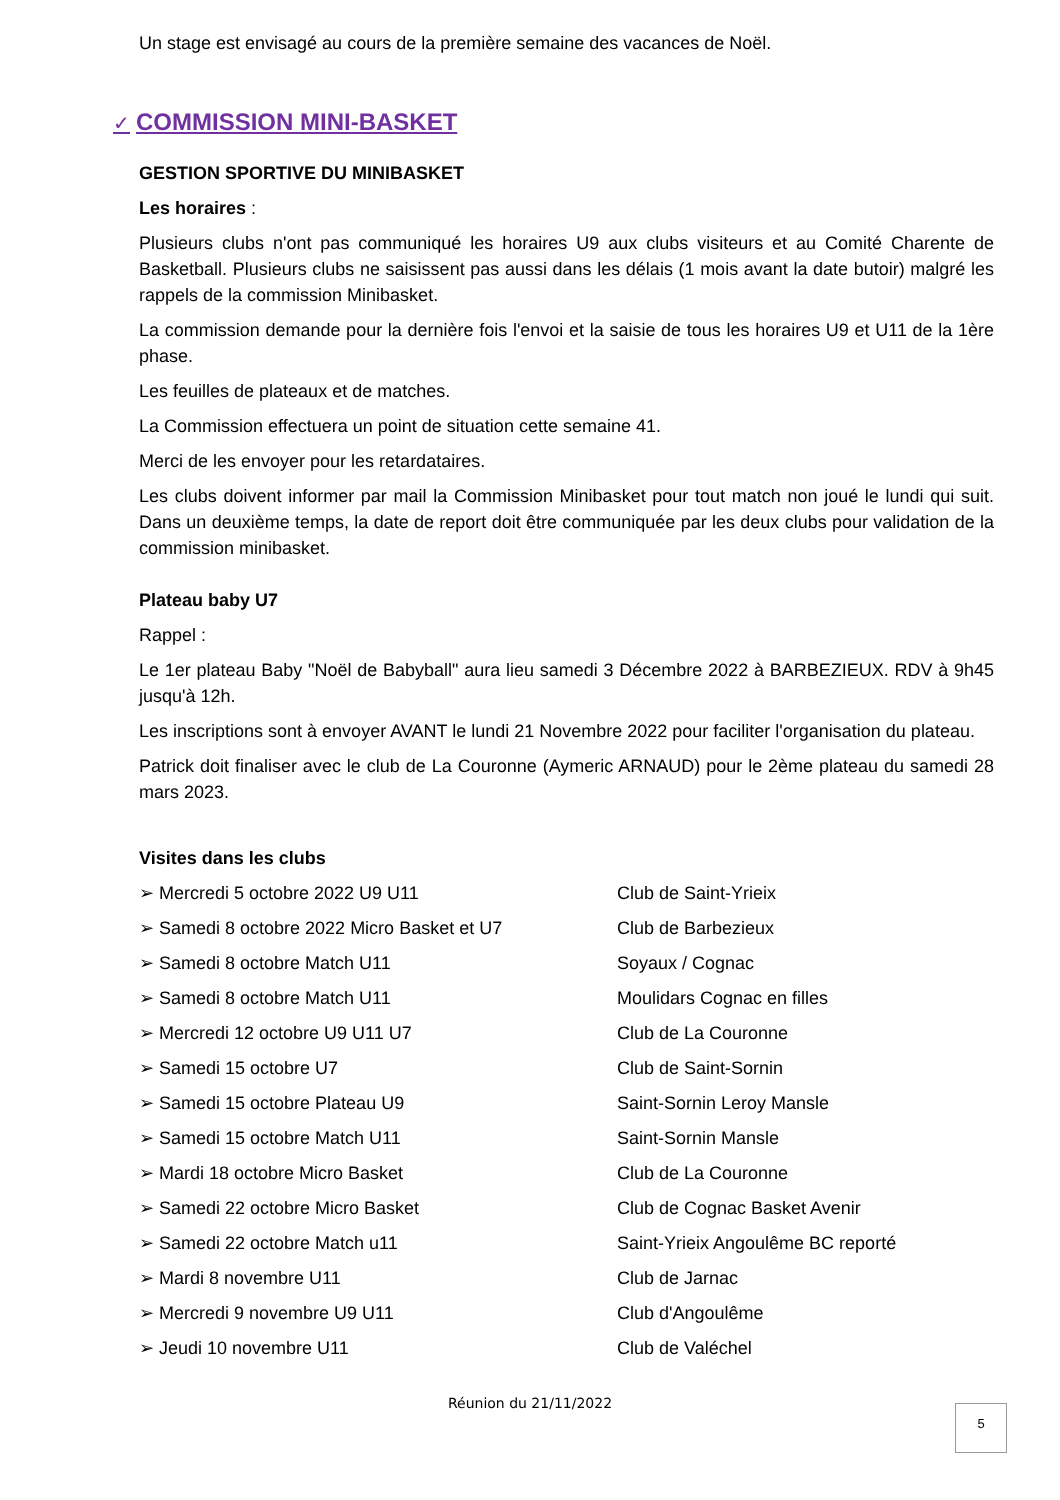Un stage est envisagé au cours de la première semaine des vacances de Noël.
✓ COMMISSION MINI-BASKET
GESTION SPORTIVE DU MINIBASKET
Les horaires :
Plusieurs clubs n'ont pas communiqué les horaires U9 aux clubs visiteurs et au Comité Charente de Basketball. Plusieurs clubs ne saisissent pas aussi dans les délais (1 mois avant la date butoir) malgré les rappels de la commission Minibasket.
La commission demande pour la dernière fois l'envoi et la saisie de tous les horaires U9 et U11 de la 1ère phase.
Les feuilles de plateaux et de matches.
La Commission effectuera un point de situation cette semaine 41.
Merci de les envoyer pour les retardataires.
Les clubs doivent informer par mail la Commission Minibasket pour tout match non joué le lundi qui suit. Dans un deuxième temps, la date de report doit être communiquée par les deux clubs pour validation de la commission minibasket.
Plateau baby U7
Rappel :
Le 1er plateau Baby "Noël de Babyball" aura lieu samedi 3 Décembre 2022 à BARBEZIEUX. RDV à 9h45 jusqu'à 12h.
Les inscriptions sont à envoyer AVANT le lundi 21 Novembre 2022 pour faciliter l'organisation du plateau.
Patrick doit finaliser avec le club de La Couronne (Aymeric ARNAUD) pour le 2ème plateau du samedi 28 mars 2023.
Visites dans les clubs
➢ Mercredi 5 octobre 2022 U9 U11 Club de Saint-Yrieix
➢ Samedi 8 octobre 2022 Micro Basket et U7 Club de Barbezieux
➢ Samedi 8 octobre Match U11 Soyaux / Cognac
➢ Samedi 8 octobre Match U11 Moulidars Cognac en filles
➢ Mercredi 12 octobre U9 U11 U7 Club de La Couronne
➢ Samedi 15 octobre U7 Club de Saint-Sornin
➢ Samedi 15 octobre Plateau U9 Saint-Sornin Leroy Mansle
➢ Samedi 15 octobre Match U11 Saint-Sornin Mansle
➢ Mardi 18 octobre Micro Basket Club de La Couronne
➢ Samedi 22 octobre Micro Basket Club de Cognac Basket Avenir
➢ Samedi 22 octobre Match u11 Saint-Yrieix Angoulême BC reporté
➢ Mardi 8 novembre U11 Club de Jarnac
➢ Mercredi 9 novembre U9 U11 Club d'Angoulême
➢ Jeudi 10 novembre U11 Club de Valéchel
Réunion du 21/11/2022 5